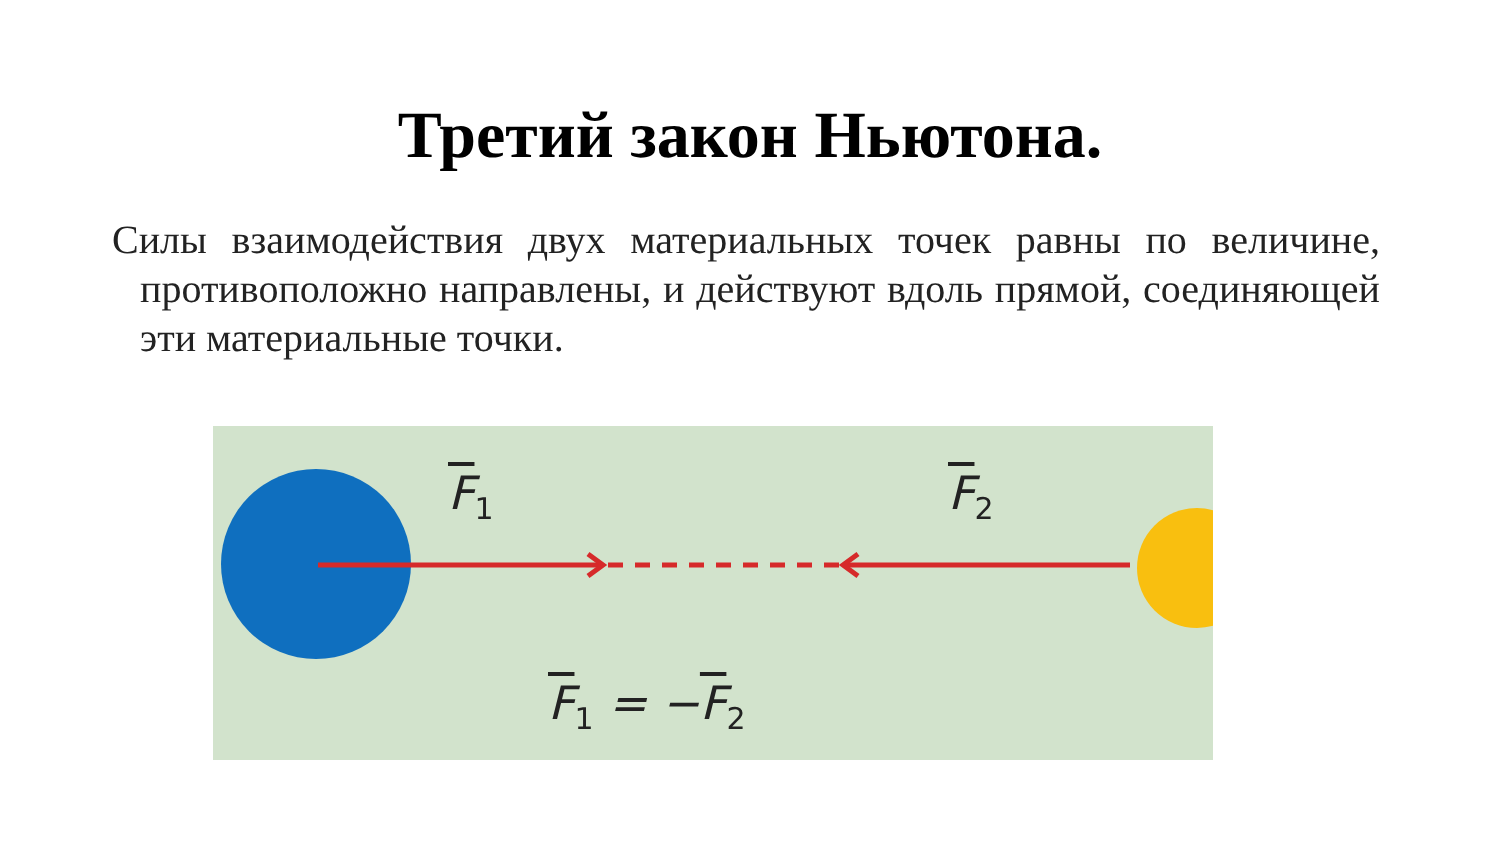Третий закон Ньютона.
Силы взаимодействия двух материальных точек равны по величине, противоположно направлены, и действуют вдоль прямой, соединяющей эти материальные точки.
F<sub>1</sub> F<sub>2</sub>
F<sub>1</sub> = −F<sub>2</sub>